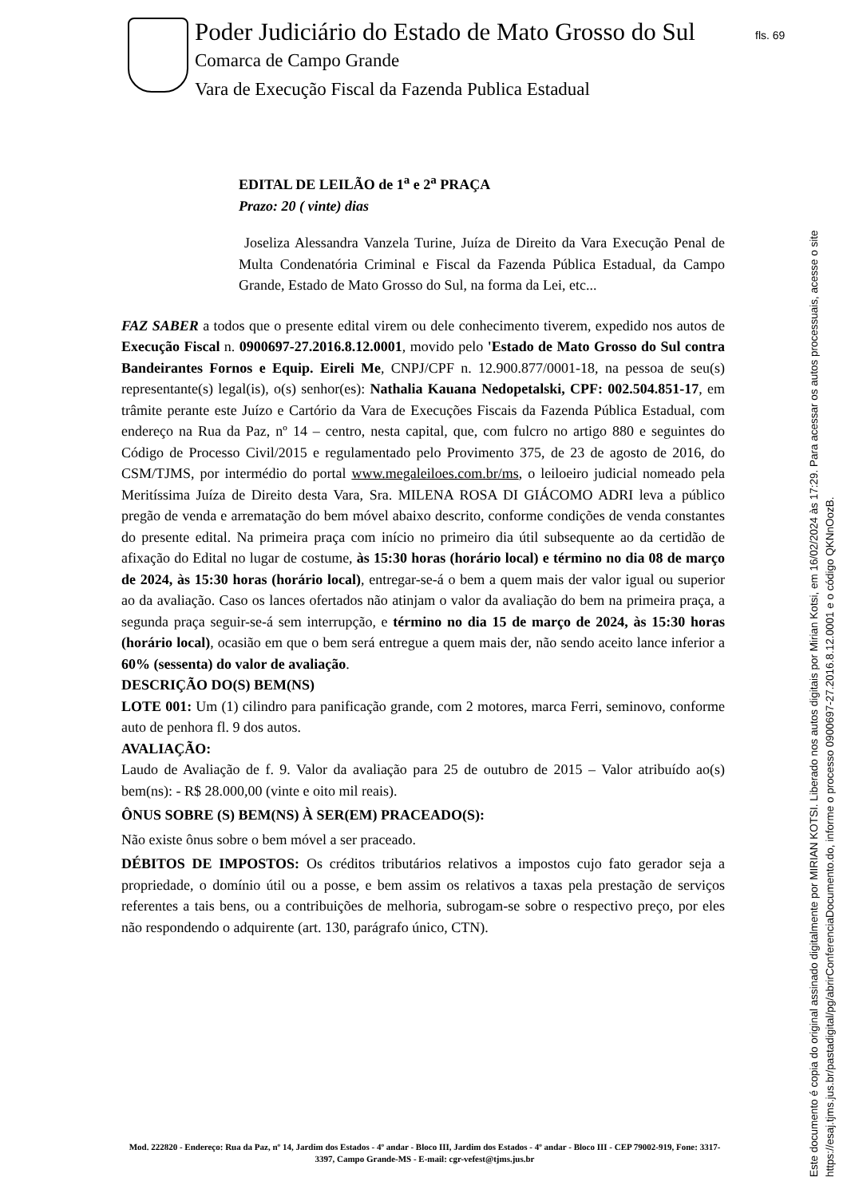Poder Judiciário do Estado de Mato Grosso do Sul
Comarca de Campo Grande
Vara de Execução Fiscal da Fazenda Publica Estadual
fls. 69
EDITAL DE LEILÃO de 1<sup>a</sup> e 2<sup>a</sup> PRAÇA
Prazo: 20 ( vinte) dias
Joseliza Alessandra Vanzela Turine, Juíza de Direito da Vara Execução Penal de Multa Condenatória Criminal e Fiscal da Fazenda Pública Estadual, da Campo Grande, Estado de Mato Grosso do Sul, na forma da Lei, etc...
FAZ SABER a todos que o presente edital virem ou dele conhecimento tiverem, expedido nos autos de Execução Fiscal n. 0900697-27.2016.8.12.0001, movido pelo 'Estado de Mato Grosso do Sul contra Bandeirantes Fornos e Equip. Eireli Me, CNPJ/CPF n. 12.900.877/0001-18, na pessoa de seu(s) representante(s) legal(is), o(s) senhor(es): Nathalia Kauana Nedopetalski, CPF: 002.504.851-17, em trâmite perante este Juízo e Cartório da Vara de Execuções Fiscais da Fazenda Pública Estadual, com endereço na Rua da Paz, nº 14 – centro, nesta capital, que, com fulcro no artigo 880 e seguintes do Código de Processo Civil/2015 e regulamentado pelo Provimento 375, de 23 de agosto de 2016, do CSM/TJMS, por intermédio do portal www.megaleiloes.com.br/ms, o leiloeiro judicial nomeado pela Meritíssima Juíza de Direito desta Vara, Sra. MILENA ROSA DI GIÁCOMO ADRI leva a público pregão de venda e arrematação do bem móvel abaixo descrito, conforme condições de venda constantes do presente edital. Na primeira praça com início no primeiro dia útil subsequente ao da certidão de afixação do Edital no lugar de costume, às 15:30 horas (horário local) e término no dia 08 de março de 2024, às 15:30 horas (horário local), entregar-se-á o bem a quem mais der valor igual ou superior ao da avaliação. Caso os lances ofertados não atinjam o valor da avaliação do bem na primeira praça, a segunda praça seguir-se-á sem interrupção, e término no dia 15 de março de 2024, às 15:30 horas (horário local), ocasião em que o bem será entregue a quem mais der, não sendo aceito lance inferior a 60% (sessenta) do valor de avaliação.
DESCRIÇÃO DO(S) BEM(NS)
LOTE 001: Um (1) cilindro para panificação grande, com 2 motores, marca Ferri, seminovo, conforme auto de penhora fl. 9 dos autos.
AVALIAÇÃO:
Laudo de Avaliação de f. 9. Valor da avaliação para 25 de outubro de 2015 – Valor atribuído ao(s) bem(ns): - R$ 28.000,00 (vinte e oito mil reais).
ÔNUS SOBRE (S) BEM(NS) À SER(EM) PRACEADO(S):
Não existe ônus sobre o bem móvel a ser praceado.
DÉBITOS DE IMPOSTOS: Os créditos tributários relativos a impostos cujo fato gerador seja a propriedade, o domínio útil ou a posse, e bem assim os relativos a taxas pela prestação de serviços referentes a tais bens, ou a contribuições de melhoria, subrogam-se sobre o respectivo preço, por eles não respondendo o adquirente (art. 130, parágrafo único, CTN).
Mod. 222820 - Endereço: Rua da Paz, nº 14, Jardim dos Estados - 4º andar - Bloco III, Jardim dos Estados - 4º andar - Bloco III - CEP 79002-919, Fone: 3317-3397, Campo Grande-MS - E-mail: cgr-vefest@tjms.jus.br
Este documento é copia do original assinado digitalmente por MIRIAN KOTSI. Liberado nos autos digitais por Mirian Kotsi, em 16/02/2024 às 17:29. Para acessar os autos processuais, acesse o site https://esaj.tjms.jus.br/pastadigital/pg/abrirConferenciaDocumento.do, informe o processo 0900697-27.2016.8.12.0001 e o código QKNnOozB.